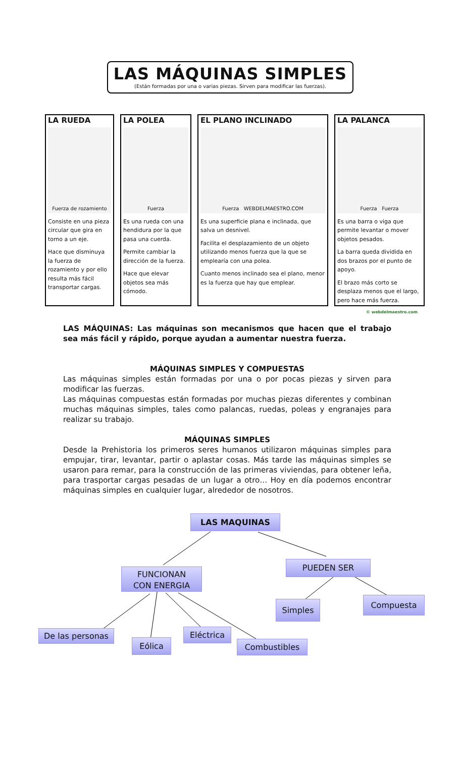LAS MÁQUINAS SIMPLES
(Están formadas por una o varias piezas. Sirven para modificar las fuerzas).
LA RUEDA
Fuerza de rozamiento
Consiste en una pieza circular que gira en torno a un eje.
Hace que disminuya la fuerza de rozamiento y por ello resulta más fácil transportar cargas.
LA POLEA
Fuerza
Es una rueda con una hendidura por la que pasa una cuerda.
Permite cambiar la dirección de la fuerza.
Hace que elevar objetos sea más cómodo.
EL PLANO INCLINADO
Fuerza WEBDELMAESTRO.COM
Es una superficie plana e inclinada, que salva un desnivel.
Facilita el desplazamiento de un objeto utilizando menos fuerza que la que se emplearía con una polea.
Cuanto menos inclinado sea el plano, menor es la fuerza que hay que emplear.
LA PALANCA
Fuerza Fuerza
Es una barra o viga que permite levantar o mover objetos pesados.
La barra queda dividida en dos brazos por el punto de apoyo.
El brazo más corto se desplaza menos que el largo, pero hace más fuerza.
© webdelmaestro.com
LAS MÁQUINAS: Las máquinas son mecanismos que hacen que el trabajo sea más fácil y rápido, porque ayudan a aumentar nuestra fuerza.
MÁQUINAS SIMPLES Y COMPUESTAS
Las máquinas simples están formadas por una o por pocas piezas y sirven para modificar las fuerzas.
Las máquinas compuestas están formadas por muchas piezas diferentes y combinan muchas máquinas simples, tales como palancas, ruedas, poleas y engranajes para realizar su trabajo.
MÁQUINAS SIMPLES
Desde la Prehistoria los primeros seres humanos utilizaron máquinas simples para empujar, tirar, levantar, partir o aplastar cosas. Más tarde las máquinas simples se usaron para remar, para la construcción de las primeras viviendas, para obtener leña, para trasportar cargas pesadas de un lugar a otro… Hoy en día podemos encontrar máquinas simples en cualquier lugar, alrededor de nosotros.
LAS MAQUINAS
PUEDEN SER
FUNCIONAN
CON ENERGIA
Simples Compuesta
De las personas
Eólica
Eléctrica
Combustibles